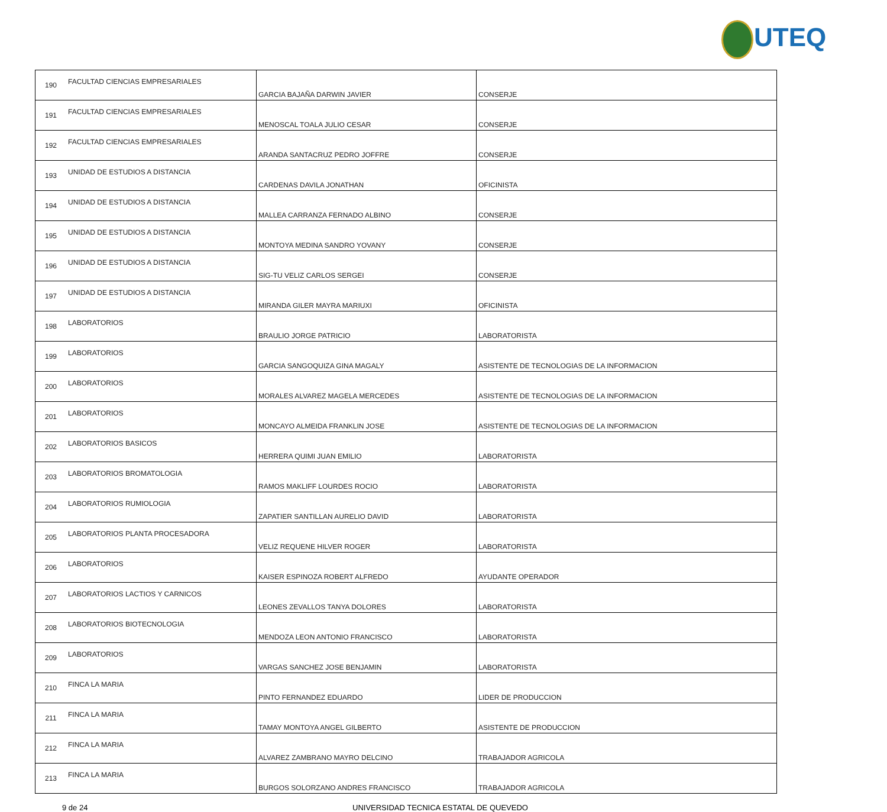UTEQ
| 190 | FACULTAD CIENCIAS EMPRESARIALES | GARCIA BAJAÑA DARWIN JAVIER | CONSERJE |
| 191 | FACULTAD CIENCIAS EMPRESARIALES | MENOSCAL TOALA JULIO CESAR | CONSERJE |
| 192 | FACULTAD CIENCIAS EMPRESARIALES | ARANDA SANTACRUZ PEDRO JOFFRE | CONSERJE |
| 193 | UNIDAD DE ESTUDIOS A DISTANCIA | CARDENAS DAVILA JONATHAN | OFICINISTA |
| 194 | UNIDAD DE ESTUDIOS A DISTANCIA | MALLEA CARRANZA FERNADO ALBINO | CONSERJE |
| 195 | UNIDAD DE ESTUDIOS A DISTANCIA | MONTOYA MEDINA SANDRO YOVANY | CONSERJE |
| 196 | UNIDAD DE ESTUDIOS A DISTANCIA | SIG-TU VELIZ CARLOS SERGEI | CONSERJE |
| 197 | UNIDAD DE ESTUDIOS A DISTANCIA | MIRANDA GILER MAYRA MARIUXI | OFICINISTA |
| 198 | LABORATORIOS | BRAULIO JORGE PATRICIO | LABORATORISTA |
| 199 | LABORATORIOS | GARCIA SANGOQUIZA GINA MAGALY | ASISTENTE DE TECNOLOGIAS DE LA INFORMACION |
| 200 | LABORATORIOS | MORALES ALVAREZ MAGELA MERCEDES | ASISTENTE DE TECNOLOGIAS DE LA INFORMACION |
| 201 | LABORATORIOS | MONCAYO ALMEIDA FRANKLIN JOSE | ASISTENTE DE TECNOLOGIAS DE LA INFORMACION |
| 202 | LABORATORIOS BASICOS | HERRERA QUIMI JUAN EMILIO | LABORATORISTA |
| 203 | LABORATORIOS BROMATOLOGIA | RAMOS MAKLIFF LOURDES ROCIO | LABORATORISTA |
| 204 | LABORATORIOS RUMIOLOGIA | ZAPATIER SANTILLAN AURELIO DAVID | LABORATORISTA |
| 205 | LABORATORIOS PLANTA PROCESADORA | VELIZ REQUENE HILVER ROGER | LABORATORISTA |
| 206 | LABORATORIOS | KAISER ESPINOZA ROBERT ALFREDO | AYUDANTE OPERADOR |
| 207 | LABORATORIOS LACTIOS Y CARNICOS | LEONES ZEVALLOS TANYA DOLORES | LABORATORISTA |
| 208 | LABORATORIOS BIOTECNOLOGIA | MENDOZA LEON ANTONIO FRANCISCO | LABORATORISTA |
| 209 | LABORATORIOS | VARGAS SANCHEZ JOSE BENJAMIN | LABORATORISTA |
| 210 | FINCA LA MARIA | PINTO FERNANDEZ EDUARDO | LIDER DE PRODUCCION |
| 211 | FINCA LA MARIA | TAMAY MONTOYA ANGEL GILBERTO | ASISTENTE DE PRODUCCION |
| 212 | FINCA LA MARIA | ALVAREZ ZAMBRANO MAYRO DELCINO | TRABAJADOR AGRICOLA |
| 213 | FINCA LA MARIA | BURGOS SOLORZANO ANDRES FRANCISCO | TRABAJADOR AGRICOLA |
9 de 24 UNIVERSIDAD TECNICA ESTATAL DE QUEVEDO